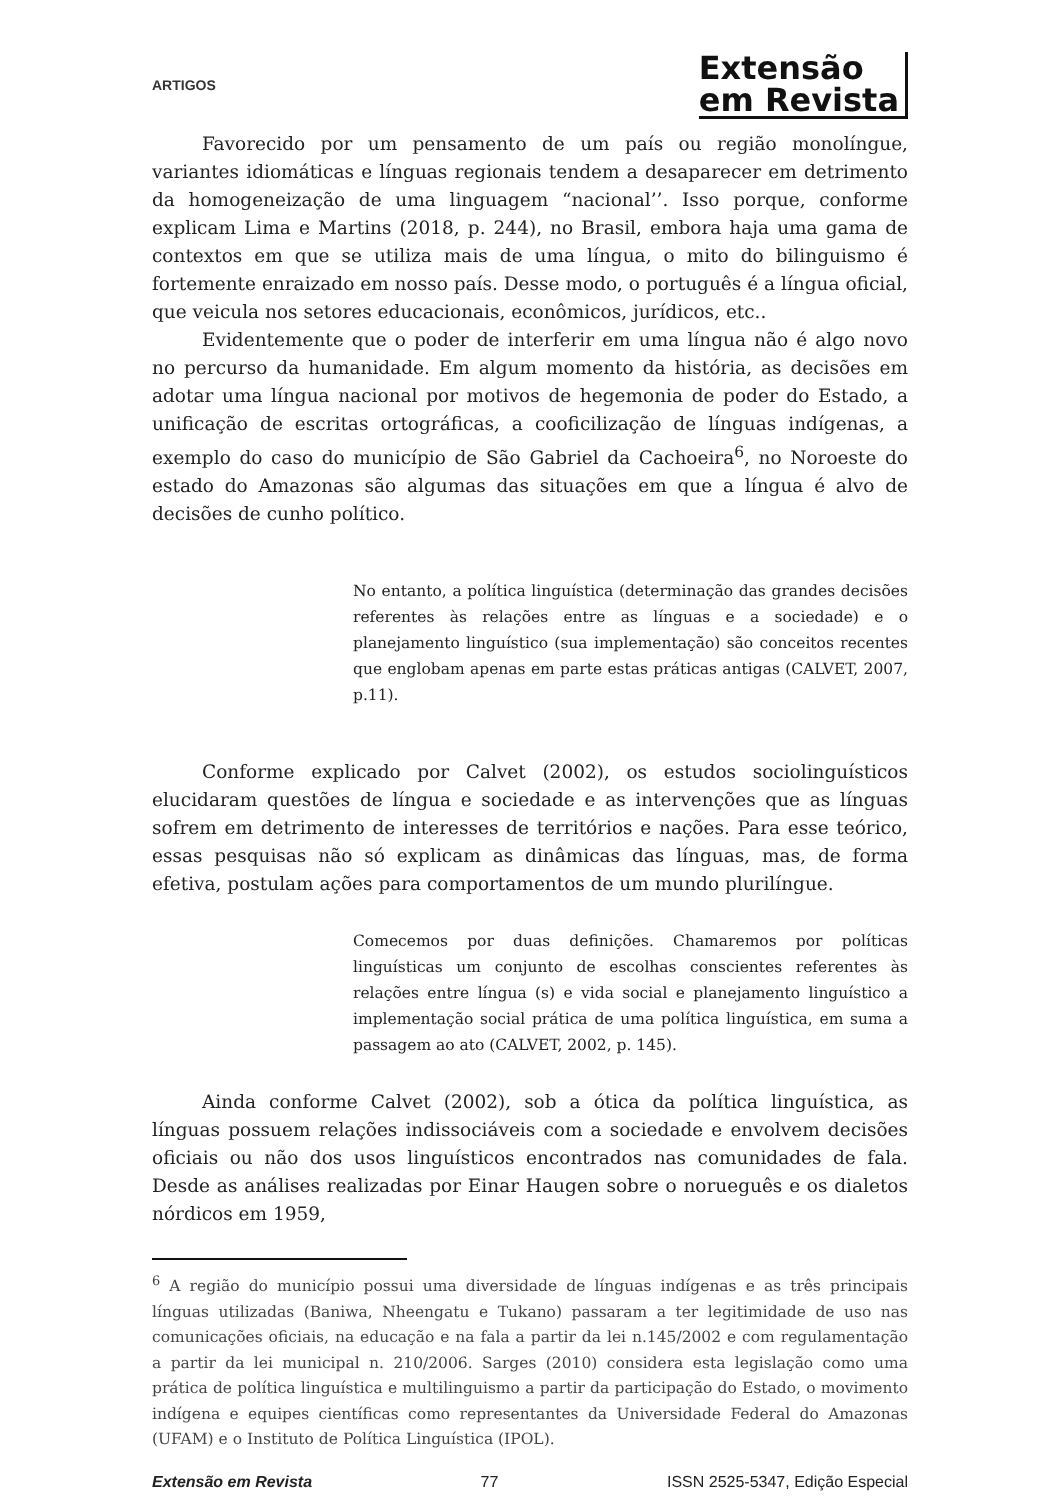ARTIGOS
Extensão
em Revista
Favorecido por um pensamento de um país ou região monolíngue, variantes idiomáticas e línguas regionais tendem a desaparecer em detrimento da homogeneização de uma linguagem “nacional’’. Isso porque, conforme explicam Lima e Martins (2018, p. 244), no Brasil, embora haja uma gama de contextos em que se utiliza mais de uma língua, o mito do bilinguismo é fortemente enraizado em nosso país. Desse modo, o português é a língua oficial, que veicula nos setores educacionais, econômicos, jurídicos, etc..
Evidentemente que o poder de interferir em uma língua não é algo novo no percurso da humanidade. Em algum momento da história, as decisões em adotar uma língua nacional por motivos de hegemonia de poder do Estado, a unificação de escritas ortográficas, a cooficilização de línguas indígenas, a exemplo do caso do município de São Gabriel da Cachoeira<sup>6</sup>, no Noroeste do estado do Amazonas são algumas das situações em que a língua é alvo de decisões de cunho político.
No entanto, a política linguística (determinação das grandes decisões referentes às relações entre as línguas e a sociedade) e o planejamento linguístico (sua implementação) são conceitos recentes que englobam apenas em parte estas práticas antigas (CALVET, 2007, p.11).
Conforme explicado por Calvet (2002), os estudos sociolinguísticos elucidaram questões de língua e sociedade e as intervenções que as línguas sofrem em detrimento de interesses de territórios e nações. Para esse teórico, essas pesquisas não só explicam as dinâmicas das línguas, mas, de forma efetiva, postulam ações para comportamentos de um mundo plurilíngue.
Comecemos por duas definições. Chamaremos por políticas linguísticas um conjunto de escolhas conscientes referentes às relações entre língua (s) e vida social e planejamento linguístico a implementação social prática de uma política linguística, em suma a passagem ao ato (CALVET, 2002, p. 145).
Ainda conforme Calvet (2002), sob a ótica da política linguística, as línguas possuem relações indissociáveis com a sociedade e envolvem decisões oficiais ou não dos usos linguísticos encontrados nas comunidades de fala. Desde as análises realizadas por Einar Haugen sobre o norueguês e os dialetos nórdicos em 1959,
<sup>6</sup> A região do município possui uma diversidade de línguas indígenas e as três principais línguas utilizadas (Baniwa, Nheengatu e Tukano) passaram a ter legitimidade de uso nas comunicações oficiais, na educação e na fala a partir da lei n.145/2002 e com regulamentação a partir da lei municipal n. 210/2006. Sarges (2010) considera esta legislação como uma prática de política linguística e multilinguismo a partir da participação do Estado, o movimento indígena e equipes científicas como representantes da Universidade Federal do Amazonas (UFAM) e o Instituto de Política Linguística (IPOL).
Extensão em Revista 77 ISSN 2525-5347, Edição Especial